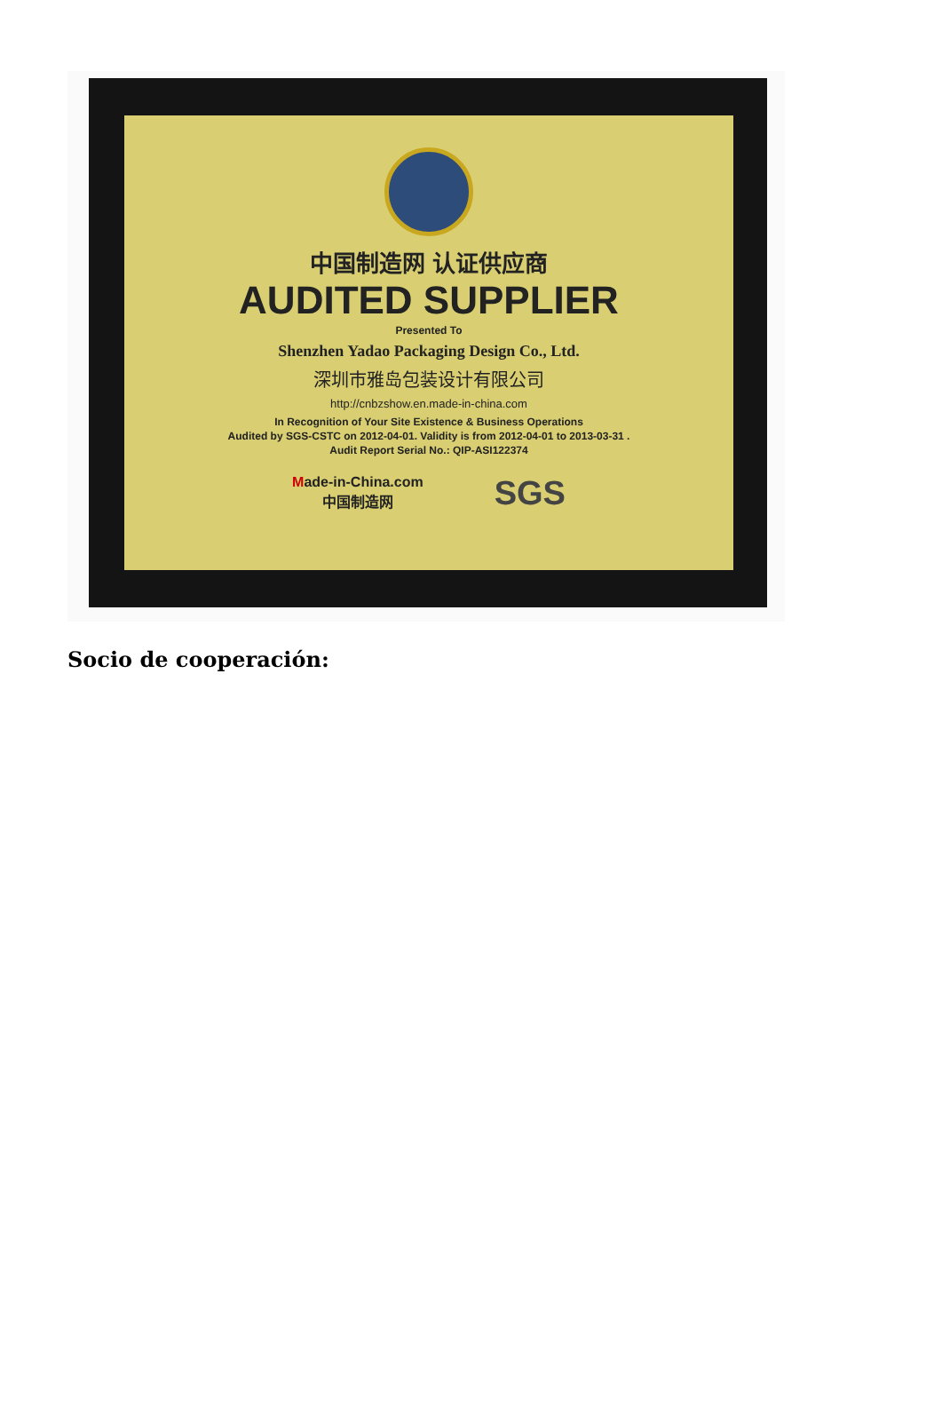中国制造网 认证供应商
AUDITED SUPPLIER
Presented To
Shenzhen Yadao Packaging Design Co., Ltd.
深圳市雅岛包装设计有限公司
http://cnbzshow.en.made-in-china.com
In Recognition of Your Site Existence & Business Operations
Audited by SGS-CSTC on 2012-04-01. Validity is from 2012-04-01 to 2013-03-31 .
Audit Report Serial No.: QIP-ASI122374
Made-in-China.com
中国制造网 SGS
Socio de cooperación: